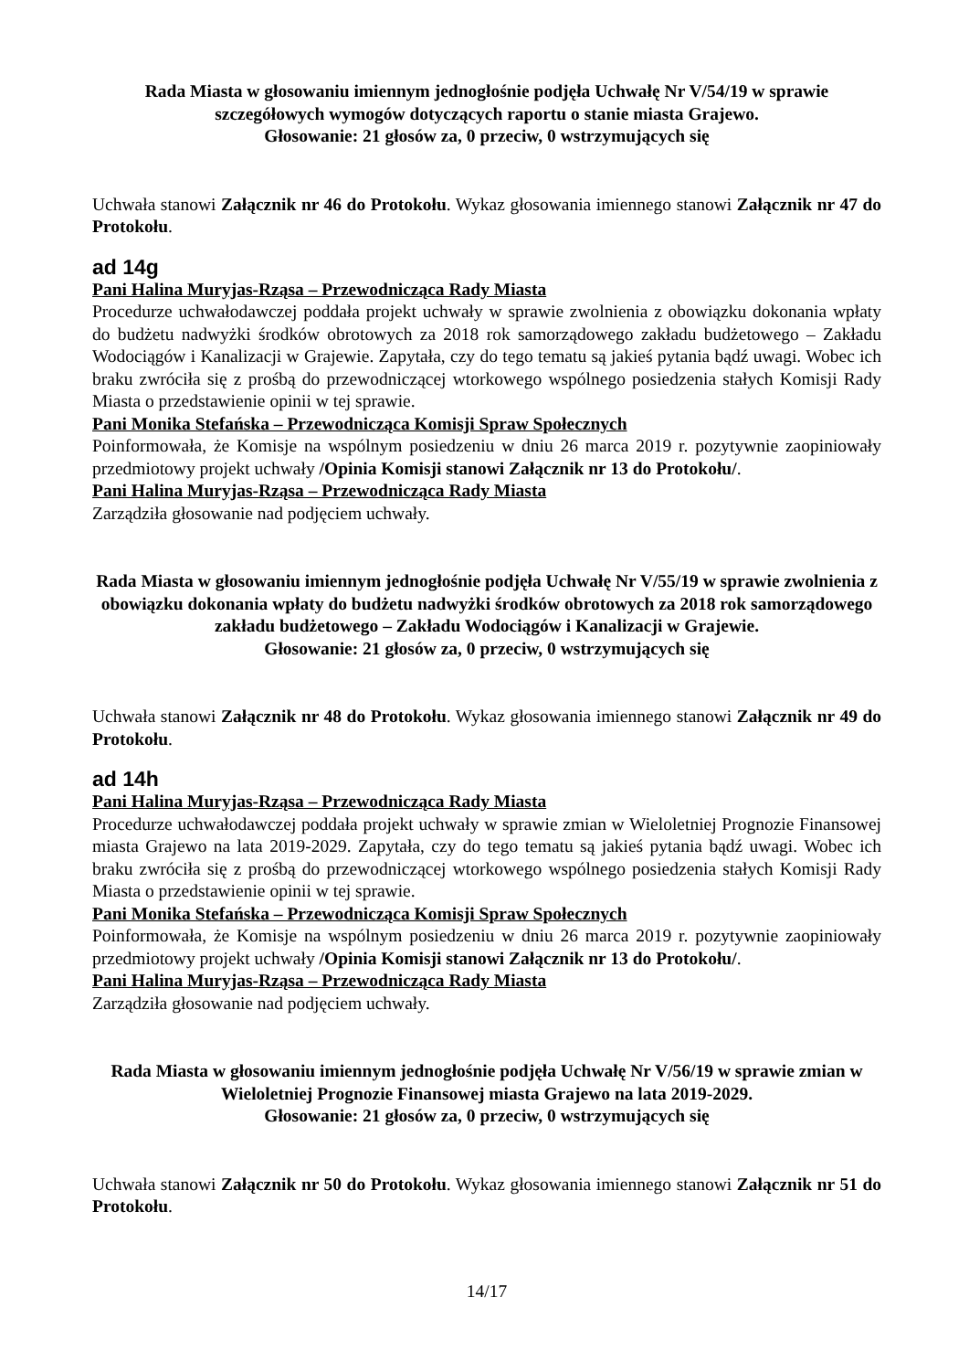Rada Miasta w głosowaniu imiennym jednogłośnie podjęła Uchwałę Nr V/54/19 w sprawie szczegółowych wymogów dotyczących raportu o stanie miasta Grajewo.
Głosowanie: 21 głosów za, 0 przeciw, 0 wstrzymujących się
Uchwała stanowi Załącznik nr 46 do Protokołu. Wykaz głosowania imiennego stanowi Załącznik nr 47 do Protokołu.
ad 14g
Pani Halina Muryjas-Rząsa – Przewodnicząca Rady Miasta
Procedurze uchwałodawczej poddała projekt uchwały w sprawie zwolnienia z obowiązku dokonania wpłaty do budżetu nadwyżki środków obrotowych za 2018 rok samorządowego zakładu budżetowego – Zakładu Wodociągów i Kanalizacji w Grajewie. Zapytała, czy do tego tematu są jakieś pytania bądź uwagi. Wobec ich braku zwróciła się z prośbą do przewodniczącej wtorkowego wspólnego posiedzenia stałych Komisji Rady Miasta o przedstawienie opinii w tej sprawie.
Pani Monika Stefańska – Przewodnicząca Komisji Spraw Społecznych
Poinformowała, że Komisje na wspólnym posiedzeniu w dniu 26 marca 2019 r. pozytywnie zaopiniowały przedmiotowy projekt uchwały /Opinia Komisji stanowi Załącznik nr 13 do Protokołu/.
Pani Halina Muryjas-Rząsa – Przewodnicząca Rady Miasta
Zarządziła głosowanie nad podjęciem uchwały.
Rada Miasta w głosowaniu imiennym jednogłośnie podjęła Uchwałę Nr V/55/19 w sprawie zwolnienia z obowiązku dokonania wpłaty do budżetu nadwyżki środków obrotowych za 2018 rok samorządowego zakładu budżetowego – Zakładu Wodociągów i Kanalizacji w Grajewie.
Głosowanie: 21 głosów za, 0 przeciw, 0 wstrzymujących się
Uchwała stanowi Załącznik nr 48 do Protokołu. Wykaz głosowania imiennego stanowi Załącznik nr 49 do Protokołu.
ad 14h
Pani Halina Muryjas-Rząsa – Przewodnicząca Rady Miasta
Procedurze uchwałodawczej poddała projekt uchwały w sprawie zmian w Wieloletniej Prognozie Finansowej miasta Grajewo na lata 2019-2029. Zapytała, czy do tego tematu są jakieś pytania bądź uwagi. Wobec ich braku zwróciła się z prośbą do przewodniczącej wtorkowego wspólnego posiedzenia stałych Komisji Rady Miasta o przedstawienie opinii w tej sprawie.
Pani Monika Stefańska – Przewodnicząca Komisji Spraw Społecznych
Poinformowała, że Komisje na wspólnym posiedzeniu w dniu 26 marca 2019 r. pozytywnie zaopiniowały przedmiotowy projekt uchwały /Opinia Komisji stanowi Załącznik nr 13 do Protokołu/.
Pani Halina Muryjas-Rząsa – Przewodnicząca Rady Miasta
Zarządziła głosowanie nad podjęciem uchwały.
Rada Miasta w głosowaniu imiennym jednogłośnie podjęła Uchwałę Nr V/56/19 w sprawie zmian w Wieloletniej Prognozie Finansowej miasta Grajewo na lata 2019-2029.
Głosowanie: 21 głosów za, 0 przeciw, 0 wstrzymujących się
Uchwała stanowi Załącznik nr 50 do Protokołu. Wykaz głosowania imiennego stanowi Załącznik nr 51 do Protokołu.
14/17